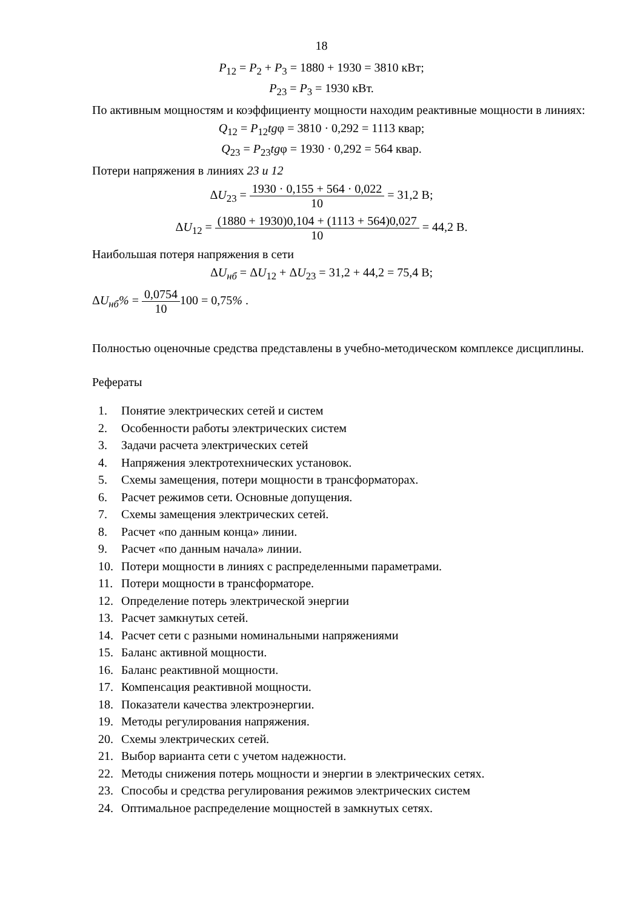18
P<sub>12</sub> = P<sub>2</sub> + P<sub>3</sub> = 1880 + 1930 = 3810 кВт;
P<sub>23</sub> = P<sub>3</sub> = 1930 кВт.
По активным мощностям и коэффициенту мощности находим реактивные мощности в линиях:
Q<sub>12</sub> = P<sub>12</sub>tgφ = 3810 · 0,292 = 1113 квар;
Q<sub>23</sub> = P<sub>23</sub>tgφ = 1930 · 0,292 = 564 квар.
Потери напряжения в линиях 23 и 12
ΔU<sub>23</sub> = 1930 · 0,155 + 564 · 0,022 10 = 31,2 В;
ΔU<sub>12</sub> = (1880 + 1930)0,104 + (1113 + 564)0,027 10 = 44,2 В.
Наибольшая потеря напряжения в сети
ΔU<sub>нб</sub> = ΔU<sub>12</sub> + ΔU<sub>23</sub> = 31,2 + 44,2 = 75,4 В;
ΔU<sub>нб</sub>% = 0,0754 10100 = 0,75% .
Полностью оценочные средства представлены в учебно-методическом комплексе дисциплины.
Рефераты
1. Понятие электрических сетей и систем
2. Особенности работы электрических систем
3. Задачи расчета электрических сетей
4. Напряжения электротехнических установок.
5. Схемы замещения, потери мощности в трансформаторах.
6. Расчет режимов сети. Основные допущения.
7. Схемы замещения электрических сетей.
8. Расчет «по данным конца» линии.
9. Расчет «по данным начала» линии.
10. Потери мощности в линиях с распределенными параметрами.
11. Потери мощности в трансформаторе.
12. Определение потерь электрической энергии
13. Расчет замкнутых сетей.
14. Расчет сети с разными номинальными напряжениями
15. Баланс активной мощности.
16. Баланс реактивной мощности.
17. Компенсация реактивной мощности.
18. Показатели качества электроэнергии.
19. Методы регулирования напряжения.
20. Схемы электрических сетей.
21. Выбор варианта сети с учетом надежности.
22. Методы снижения потерь мощности и энергии в электрических сетях.
23. Способы и средства регулирования режимов электрических систем
24. Оптимальное распределение мощностей в замкнутых сетях.